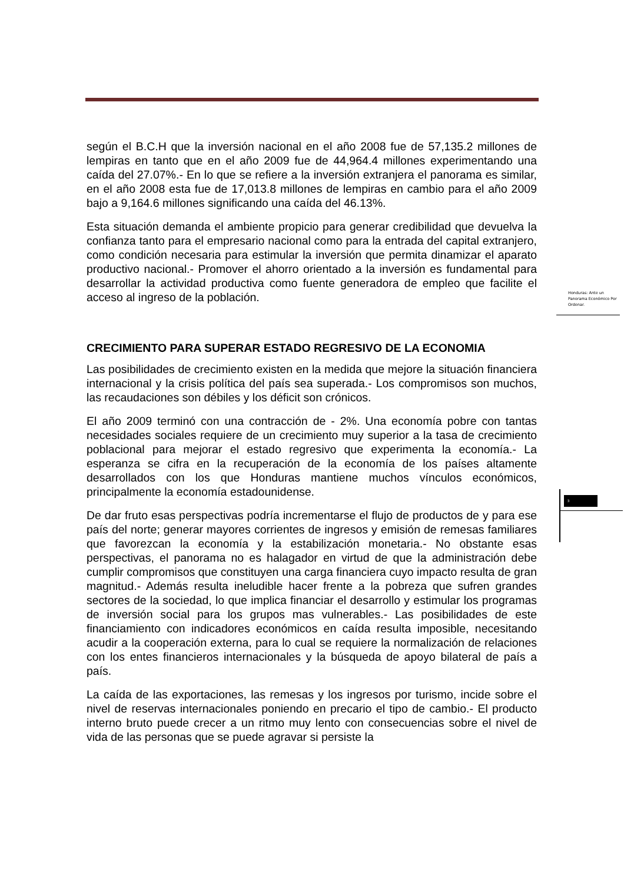según el B.C.H que la inversión nacional en el año 2008 fue de 57,135.2 millones de lempiras en tanto que en el año 2009 fue de 44,964.4 millones experimentando una caída del 27.07%.- En lo que se refiere a la inversión extranjera el panorama es similar, en el año 2008 esta fue de 17,013.8 millones de lempiras en cambio para el año 2009 bajo a 9,164.6 millones significando una caída del 46.13%.
Esta situación demanda el ambiente propicio para generar credibilidad que devuelva la confianza tanto para el empresario nacional como para la entrada del capital extranjero, como condición necesaria para estimular la inversión que permita dinamizar el aparato productivo nacional.- Promover el ahorro orientado a la inversión es fundamental para desarrollar la actividad productiva como fuente generadora de empleo que facilite el acceso al ingreso de la población.
CRECIMIENTO PARA SUPERAR ESTADO REGRESIVO DE LA ECONOMIA
Las posibilidades de crecimiento existen en la medida que mejore la situación financiera internacional y la crisis política del país sea superada.- Los compromisos son muchos, las recaudaciones son débiles y los déficit son crónicos.
El año 2009 terminó con una contracción de - 2%. Una economía pobre con tantas necesidades sociales requiere de un crecimiento muy superior a la tasa de crecimiento poblacional para mejorar el estado regresivo que experimenta la economía.- La esperanza se cifra en la recuperación de la economía de los países altamente desarrollados con los que Honduras mantiene muchos vínculos económicos, principalmente la economía estadounidense.
De dar fruto esas perspectivas podría incrementarse el flujo de productos de y para ese país del norte; generar mayores corrientes de ingresos y emisión de remesas familiares que favorezcan la economía y la estabilización monetaria.- No obstante esas perspectivas, el panorama no es halagador en virtud de que la administración debe cumplir compromisos que constituyen una carga financiera cuyo impacto resulta de gran magnitud.- Además resulta ineludible hacer frente a la pobreza que sufren grandes sectores de la sociedad, lo que implica financiar el desarrollo y estimular los programas de inversión social para los grupos mas vulnerables.- Las posibilidades de este financiamiento con indicadores económicos en caída resulta imposible, necesitando acudir a la cooperación externa, para lo cual se requiere la normalización de relaciones con los entes financieros internacionales y la búsqueda de apoyo bilateral de país a país.
La caída de las exportaciones, las remesas y los ingresos por turismo, incide sobre el nivel de reservas internacionales poniendo en precario el tipo de cambio.- El producto interno bruto puede crecer a un ritmo muy lento con consecuencias sobre el nivel de vida de las personas que se puede agravar si persiste la
Honduras: Ante un Panorama Económico Por Ordenar.
3